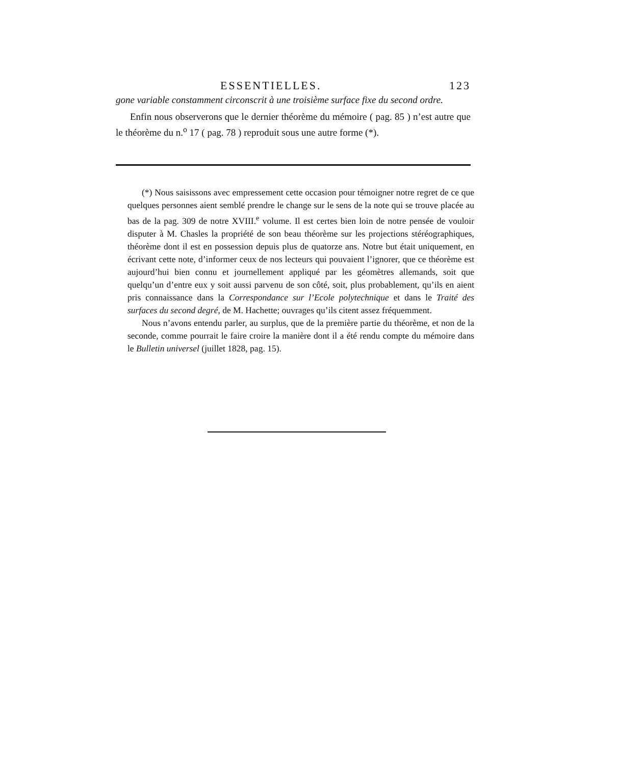ESSENTIELLES. 123
gone variable constamment circonscrit à une troisième surface fixe du second ordre.
Enfin nous observerons que le dernier théorème du mémoire ( pag. 85 ) n’est autre que le théorème du n.<sup>o</sup> 17 ( pag. 78 ) reproduit sous une autre forme (*).
(*) Nous saisissons avec empressement cette occasion pour témoigner notre regret de ce que quelques personnes aient semblé prendre le change sur le sens de la note qui se trouve placée au bas de la pag. 309 de notre XVIII.<sup>e</sup> volume. Il est certes bien loin de notre pensée de vouloir disputer à M. Chasles la propriété de son beau théorème sur les projections stéréographiques, théorème dont il est en possession depuis plus de quatorze ans. Notre but était uniquement, en écrivant cette note, d’informer ceux de nos lecteurs qui pouvaient l’ignorer, que ce théorème est aujourd’hui bien connu et journellement appliqué par les géomètres allemands, soit que quelqu’un d’entre eux y soit aussi parvenu de son côté, soit, plus probablement, qu’ils en aient pris connaissance dans la Correspondance sur l’Ecole polytechnique et dans le Traité des surfaces du second degré, de M. Hachette; ouvrages qu’ils citent assez fréquemment.
Nous n’avons entendu parler, au surplus, que de la première partie du théorème, et non de la seconde, comme pourrait le faire croire la manière dont il a été rendu compte du mémoire dans le Bulletin universel (juillet 1828, pag. 15).